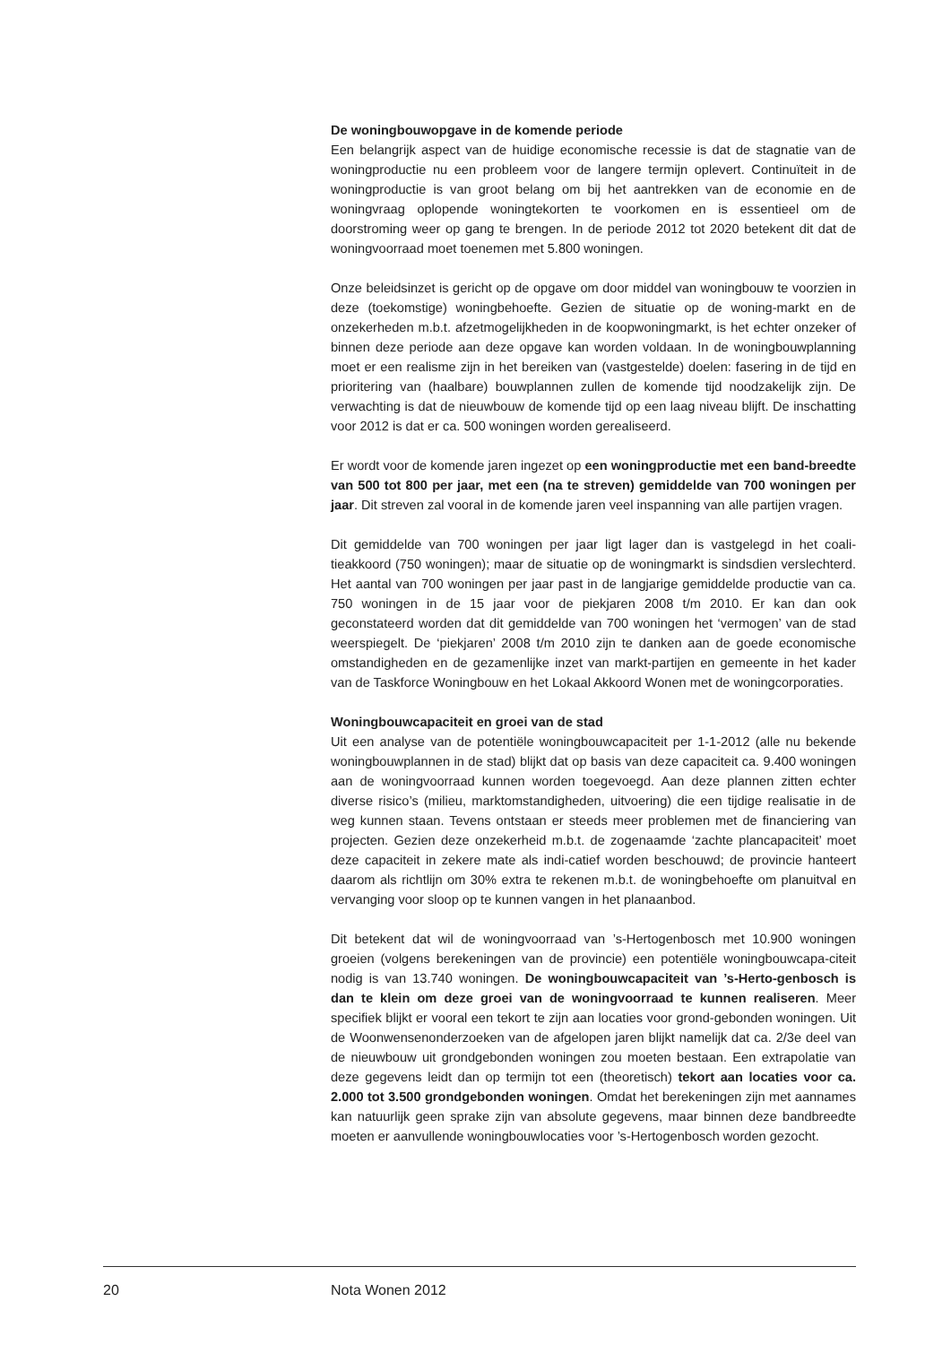De woningbouwopgave in de komende periode
Een belangrijk aspect van de huidige economische recessie is dat de stagnatie van de woningproductie nu een probleem voor de langere termijn oplevert. Continuïteit in de woningproductie is van groot belang om bij het aantrekken van de economie en de woningvraag oplopende woningtekorten te voorkomen en is essentieel om de doorstroming weer op gang te brengen. In de periode 2012 tot 2020 betekent dit dat de woningvoorraad moet toenemen met 5.800 woningen.
Onze beleidsinzet is gericht op de opgave om door middel van woningbouw te voorzien in deze (toekomstige) woningbehoefte. Gezien de situatie op de woning-markt en de onzekerheden m.b.t. afzetmogelijkheden in de koopwoningmarkt, is het echter onzeker of binnen deze periode aan deze opgave kan worden voldaan. In de woningbouwplanning moet er een realisme zijn in het bereiken van (vastgestelde) doelen: fasering in de tijd en prioritering van (haalbare) bouwplannen zullen de komende tijd noodzakelijk zijn. De verwachting is dat de nieuwbouw de komende tijd op een laag niveau blijft. De inschatting voor 2012 is dat er ca. 500 woningen worden gerealiseerd.
Er wordt voor de komende jaren ingezet op een woningproductie met een band-breedte van 500 tot 800 per jaar, met een (na te streven) gemiddelde van 700 woningen per jaar. Dit streven zal vooral in de komende jaren veel inspanning van alle partijen vragen.
Dit gemiddelde van 700 woningen per jaar ligt lager dan is vastgelegd in het coali-tieakkoord (750 woningen); maar de situatie op de woningmarkt is sindsdien verslechterd. Het aantal van 700 woningen per jaar past in de langjarige gemiddelde productie van ca. 750 woningen in de 15 jaar voor de piekjaren 2008 t/m 2010. Er kan dan ook geconstateerd worden dat dit gemiddelde van 700 woningen het ‘vermogen’ van de stad weerspiegelt. De ‘piekjaren’ 2008 t/m 2010 zijn te danken aan de goede economische omstandigheden en de gezamenlijke inzet van markt-partijen en gemeente in het kader van de Taskforce Woningbouw en het Lokaal Akkoord Wonen met de woningcorporaties.
Woningbouwcapaciteit en groei van de stad
Uit een analyse van de potentiële woningbouwcapaciteit per 1-1-2012 (alle nu bekende woningbouwplannen in de stad) blijkt dat op basis van deze capaciteit ca. 9.400 woningen aan de woningvoorraad kunnen worden toegevoegd. Aan deze plannen zitten echter diverse risico’s (milieu, marktomstandigheden, uitvoering) die een tijdige realisatie in de weg kunnen staan. Tevens ontstaan er steeds meer problemen met de financiering van projecten. Gezien deze onzekerheid m.b.t. de zogenaamde ‘zachte plancapaciteit’ moet deze capaciteit in zekere mate als indi-catief worden beschouwd; de provincie hanteert daarom als richtlijn om 30% extra te rekenen m.b.t. de woningbehoefte om planuitval en vervanging voor sloop op te kunnen vangen in het planaanbod.
Dit betekent dat wil de woningvoorraad van ’s-Hertogenbosch met 10.900 woningen groeien (volgens berekeningen van de provincie) een potentiële woningbouwcapa-citeit nodig is van 13.740 woningen. De woningbouwcapaciteit van ’s-Herto-genbosch is dan te klein om deze groei van de woningvoorraad te kunnen realiseren. Meer specifiek blijkt er vooral een tekort te zijn aan locaties voor grond-gebonden woningen. Uit de Woonwensenonderzoeken van de afgelopen jaren blijkt namelijk dat ca. 2/3e deel van de nieuwbouw uit grondgebonden woningen zou moeten bestaan. Een extrapolatie van deze gegevens leidt dan op termijn tot een (theoretisch) tekort aan locaties voor ca. 2.000 tot 3.500 grondgebonden woningen. Omdat het berekeningen zijn met aannames kan natuurlijk geen sprake zijn van absolute gegevens, maar binnen deze bandbreedte moeten er aanvullende woningbouwlocaties voor ’s-Hertogenbosch worden gezocht.
20 Nota Wonen 2012